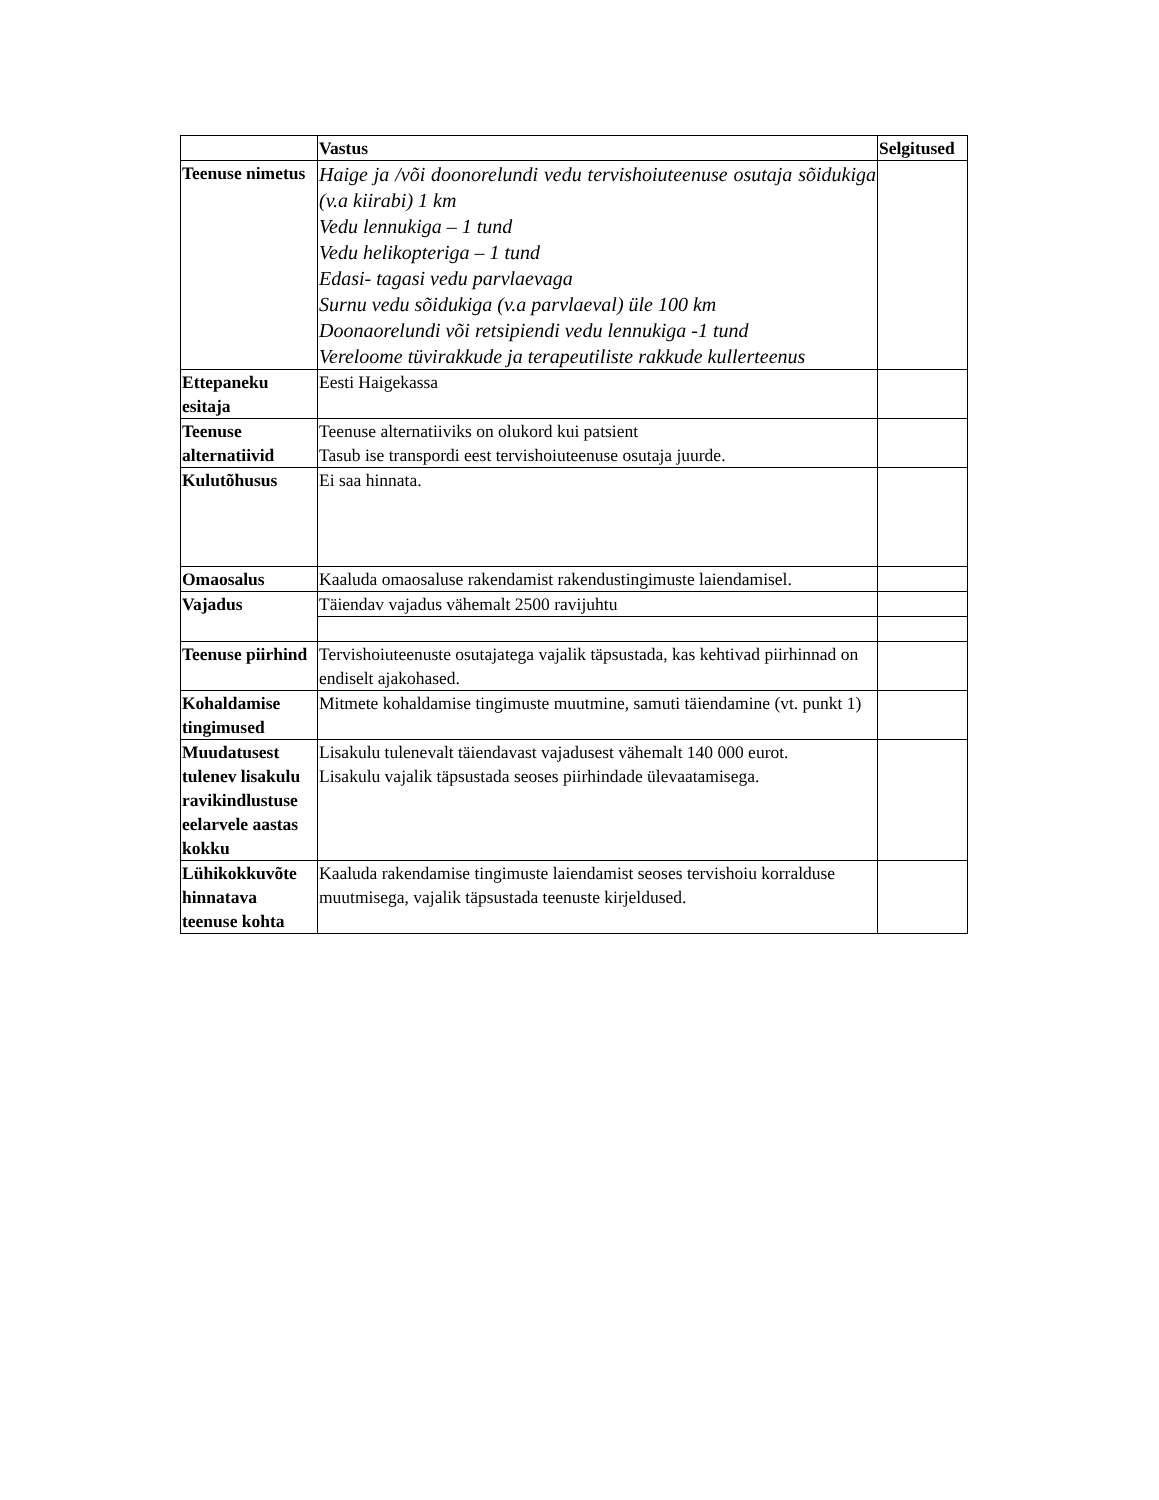| | Vastus | Selgitused |
| --- | --- | --- |
| Teenuse nimetus | Haige ja /või doonorelundi vedu tervishoiuteenuse osutaja sõidukiga (v.a kiirabi) 1 km Vedu lennukiga – 1 tund Vedu helikopteriga – 1 tund Edasi- tagasi vedu parvlaevaga Surnu vedu sõidukiga (v.a parvlaeval) üle 100 km Doonaorelundi või retsipiendi vedu lennukiga -1 tund Vereloome tüvirakkude ja terapeutiliste rakkude kullerteenus | |
| Ettepaneku esitaja | Eesti Haigekassa | |
| Teenuse alternatiivid | Teenuse alternatiiviks on olukord kui patsient Tasub ise transpordi eest tervishoiuteenuse osutaja juurde. | |
| Kulutõhusus | Ei saa hinnata. | |
| Omaosalus | Kaaluda omaosaluse rakendamist rakendustingimuste laiendamisel. | |
| Vajadus | Täiendav vajadus vähemalt 2500 ravijuhtu | |
| Teenuse piirhind | Tervishoiuteenuste osutajatega vajalik täpsustada, kas kehtivad piirhinnad on endiselt ajakohased. | |
| Kohaldamise tingimused | Mitmete kohaldamise tingimuste muutmine, samuti täiendamine (vt. punkt 1) | |
| Muudatusest tulenev lisakulu ravikindlustuse eelarvele aastas kokku | Lisakulu tulenevalt täiendavast vajadusest vähemalt 140 000 eurot. Lisakulu vajalik täpsustada seoses piirhindade ülevaatamisega. | |
| Lühikokkuvõte hinnatava teenuse kohta | Kaaluda rakendamise tingimuste laiendamist seoses tervishoiu korralduse muutmisega, vajalik täpsustada teenuste kirjeldused. | |